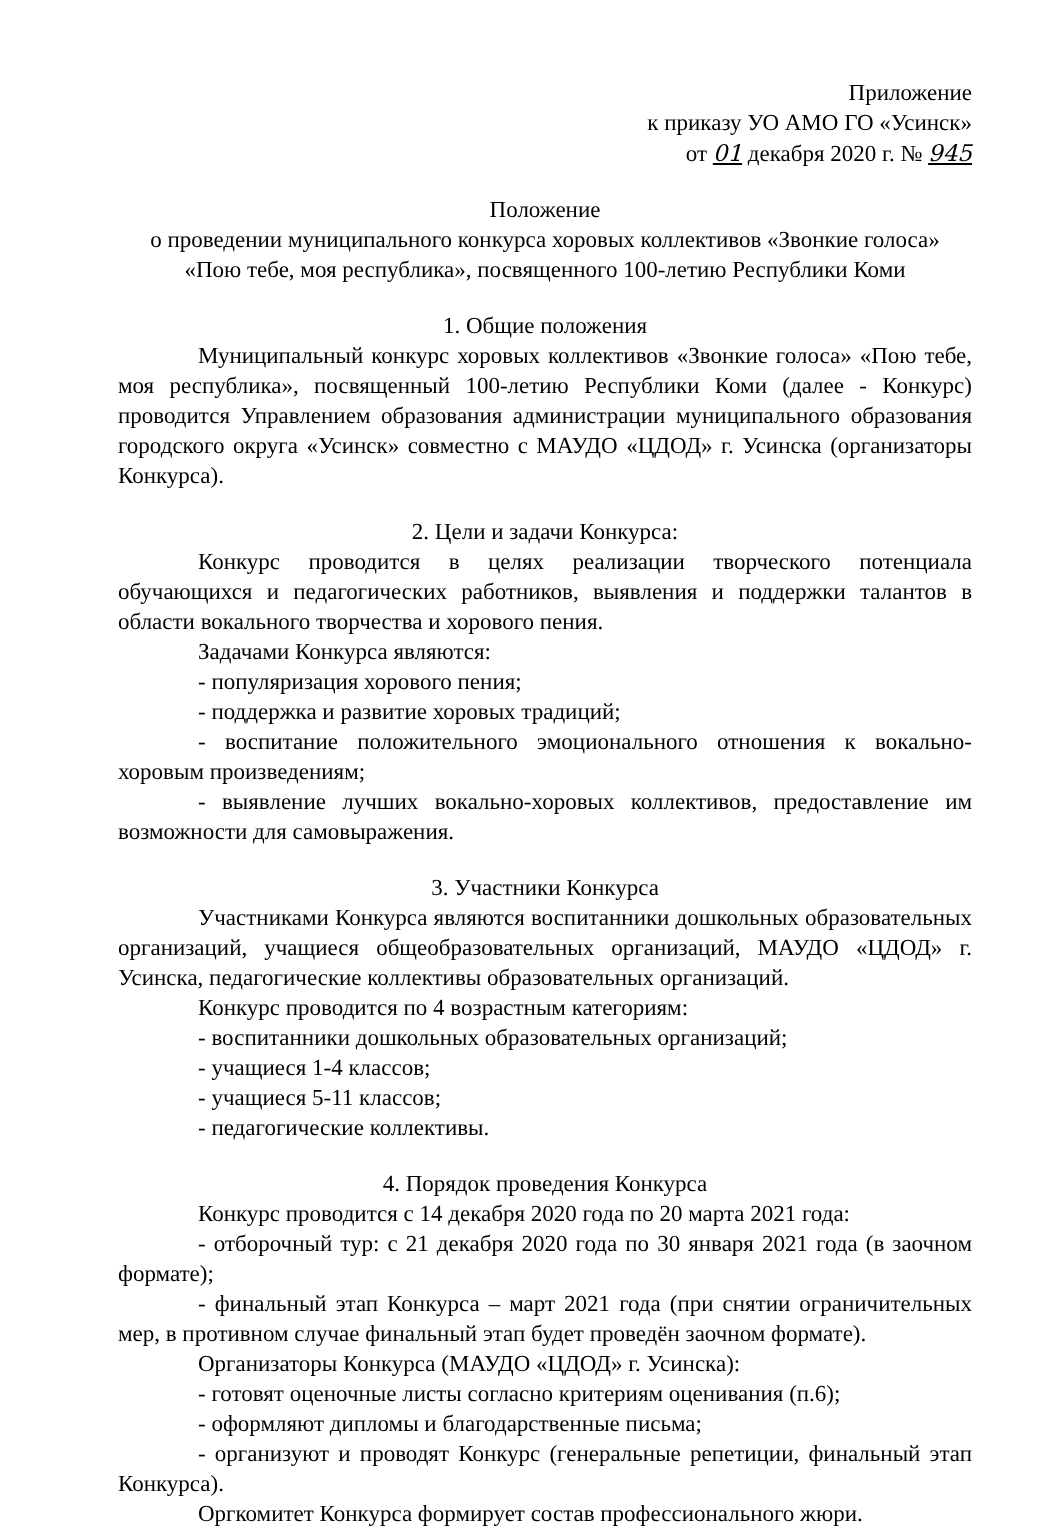Приложение
к приказу УО АМО ГО «Усинск»
от 01 декабря 2020 г. № 945
Положение
о проведении муниципального конкурса хоровых коллективов «Звонкие голоса»
«Пою тебе, моя республика», посвященного 100-летию Республики Коми
1. Общие положения
Муниципальный конкурс хоровых коллективов «Звонкие голоса» «Пою тебе, моя республика», посвященный 100-летию Республики Коми (далее - Конкурс) проводится Управлением образования администрации муниципального образования городского округа «Усинск» совместно с МАУДО «ЦДОД» г. Усинска (организаторы Конкурса).
2. Цели и задачи Конкурса:
Конкурс проводится в целях реализации творческого потенциала обучающихся и педагогических работников, выявления и поддержки талантов в области вокального творчества и хорового пения.
Задачами Конкурса являются:
- популяризация хорового пения;
- поддержка и развитие хоровых традиций;
- воспитание положительного эмоционального отношения к вокально-хоровым произведениям;
- выявление лучших вокально-хоровых коллективов, предоставление им возможности для самовыражения.
3. Участники Конкурса
Участниками Конкурса являются воспитанники дошкольных образовательных организаций, учащиеся общеобразовательных организаций, МАУДО «ЦДОД» г. Усинска, педагогические коллективы образовательных организаций.
Конкурс проводится по 4 возрастным категориям:
- воспитанники дошкольных образовательных организаций;
- учащиеся 1-4 классов;
- учащиеся 5-11 классов;
- педагогические коллективы.
4. Порядок проведения Конкурса
Конкурс проводится с 14 декабря 2020 года по 20 марта 2021 года:
- отборочный тур: с 21 декабря 2020 года по 30 января 2021 года (в заочном формате);
- финальный этап Конкурса – март 2021 года (при снятии ограничительных мер, в противном случае финальный этап будет проведён заочном формате).
Организаторы Конкурса (МАУДО «ЦДОД» г. Усинска):
- готовят оценочные листы согласно критериям оценивания (п.6);
- оформляют дипломы и благодарственные письма;
- организуют и проводят Конкурс (генеральные репетиции, финальный этап Конкурса).
Оргкомитет Конкурса формирует состав профессионального жюри.